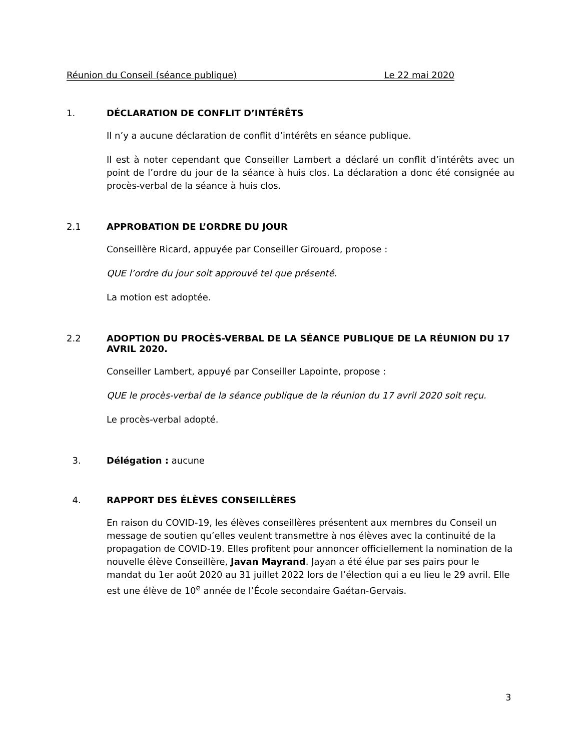Réunion du Conseil (séance publique) Le 22 mai 2020
1. DÉCLARATION DE CONFLIT D’INTÉRÊTS
Il n’y a aucune déclaration de conflit d’intérêts en séance publique.
Il est à noter cependant que Conseiller Lambert a déclaré un conflit d’intérêts avec un point de l’ordre du jour de la séance à huis clos. La déclaration a donc été consignée au procès-verbal de la séance à huis clos.
2.1 APPROBATION DE L’ORDRE DU JOUR
Conseillère Ricard, appuyée par Conseiller Girouard, propose :
QUE l’ordre du jour soit approuvé tel que présenté.
La motion est adoptée.
2.2 ADOPTION DU PROCÈS-VERBAL DE LA SÉANCE PUBLIQUE DE LA RÉUNION DU 17 AVRIL 2020.
Conseiller Lambert, appuyé par Conseiller Lapointe, propose :
QUE le procès-verbal de la séance publique de la réunion du 17 avril 2020 soit reçu.
Le procès-verbal adopté.
3. Délégation : aucune
4. RAPPORT DES ÉLÈVES CONSEILLÈRES
En raison du COVID-19, les élèves conseillères présentent aux membres du Conseil un message de soutien qu’elles veulent transmettre à nos élèves avec la continuité de la propagation de COVID-19. Elles profitent pour annoncer officiellement la nomination de la nouvelle élève Conseillère, Javan Mayrand. Jayan a été élue par ses pairs pour le mandat du 1er août 2020 au 31 juillet 2022 lors de l’élection qui a eu lieu le 29 avril. Elle est une élève de 10<sup>e</sup> année de l’École secondaire Gaétan-Gervais.
3